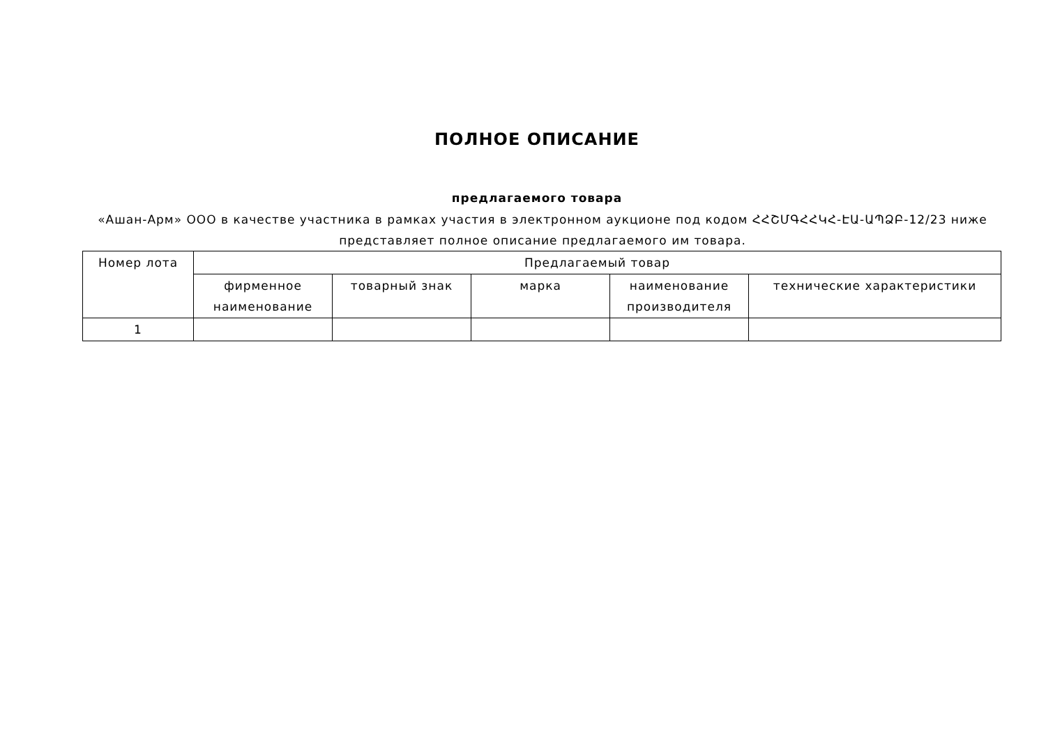ПОЛНОЕ ОПИСАНИЕ
предлагаемого товара
«Ашан-Арм» ООО в качестве участника в рамках участия в электронном аукционе под кодом ՀՀՇՄԳՀՀԿՀ-ԷԱ-ԱՊՁԲ-12/23 ниже представляет полное описание предлагаемого им товара.
| Номер лота | Предлагаемый товар | | | | |
| --- | --- | --- | --- | --- | --- |
| | фирменное наименование | товарный знак | марка | наименование производителя | технические характеристики |
| 1 | | | | | |